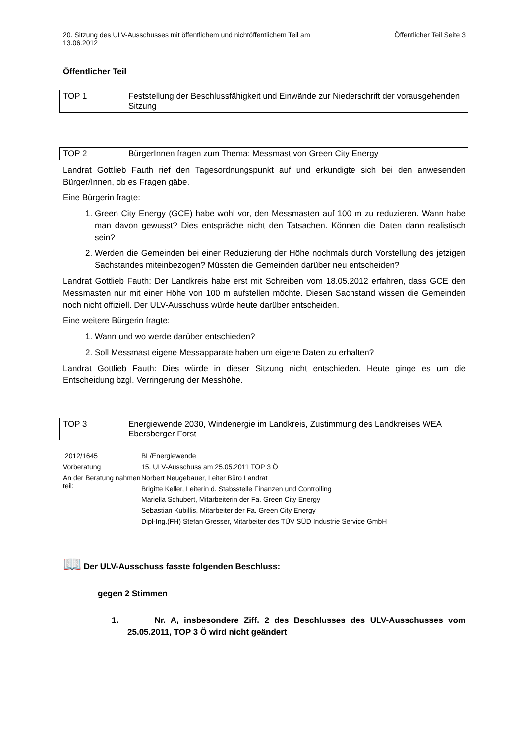20. Sitzung des ULV-Ausschusses mit öffentlichem und nichtöffentlichem Teil am
13.06.2012 Öffentlicher Teil Seite 3
Öffentlicher Teil
TOP 1 Feststellung der Beschlussfähigkeit und Einwände zur Niederschrift der vorausgehenden Sitzung
TOP 2 BürgerInnen fragen zum Thema: Messmast von Green City Energy
Landrat Gottlieb Fauth rief den Tagesordnungspunkt auf und erkundigte sich bei den anwesenden Bürger/Innen, ob es Fragen gäbe.
Eine Bürgerin fragte:
1. Green City Energy (GCE) habe wohl vor, den Messmasten auf 100 m zu reduzieren. Wann habe man davon gewusst? Dies entspräche nicht den Tatsachen. Können die Daten dann realistisch sein?
2. Werden die Gemeinden bei einer Reduzierung der Höhe nochmals durch Vorstellung des jetzigen Sachstandes miteinbezogen? Müssten die Gemeinden darüber neu entscheiden?
Landrat Gottlieb Fauth: Der Landkreis habe erst mit Schreiben vom 18.05.2012 erfahren, dass GCE den Messmasten nur mit einer Höhe von 100 m aufstellen möchte. Diesen Sachstand wissen die Gemeinden noch nicht offiziell. Der ULV-Ausschuss würde heute darüber entscheiden.
Eine weitere Bürgerin fragte:
1. Wann und wo werde darüber entschieden?
2. Soll Messmast eigene Messapparate haben um eigene Daten zu erhalten?
Landrat Gottlieb Fauth: Dies würde in dieser Sitzung nicht entschieden. Heute ginge es um die Entscheidung bzgl. Verringerung der Messhöhe.
TOP 3 Energiewende 2030, Windenergie im Landkreis, Zustimmung des Landkreises WEA Ebersberger Forst
| 2012/1645 | BL/Energiewende |
| Vorberatung | 15. ULV-Ausschuss am 25.05.2011 TOP 3 Ö |
| An der Beratung nahmen teil: | Norbert Neugebauer, Leiter Büro Landrat |
| | Brigitte Keller, Leiterin d. Stabsstelle Finanzen und Controlling |
| | Mariella Schubert, Mitarbeiterin der Fa. Green City Energy |
| | Sebastian Kubillis, Mitarbeiter der Fa. Green City Energy |
| | Dipl-Ing.(FH) Stefan Gresser, Mitarbeiter des TÜV SÜD Industrie Service GmbH |
📖 Der ULV-Ausschuss fasste folgenden Beschluss:
gegen 2 Stimmen
1. Nr. A, insbesondere Ziff. 2 des Beschlusses des ULV-Ausschusses vom 25.05.2011, TOP 3 Ö wird nicht geändert